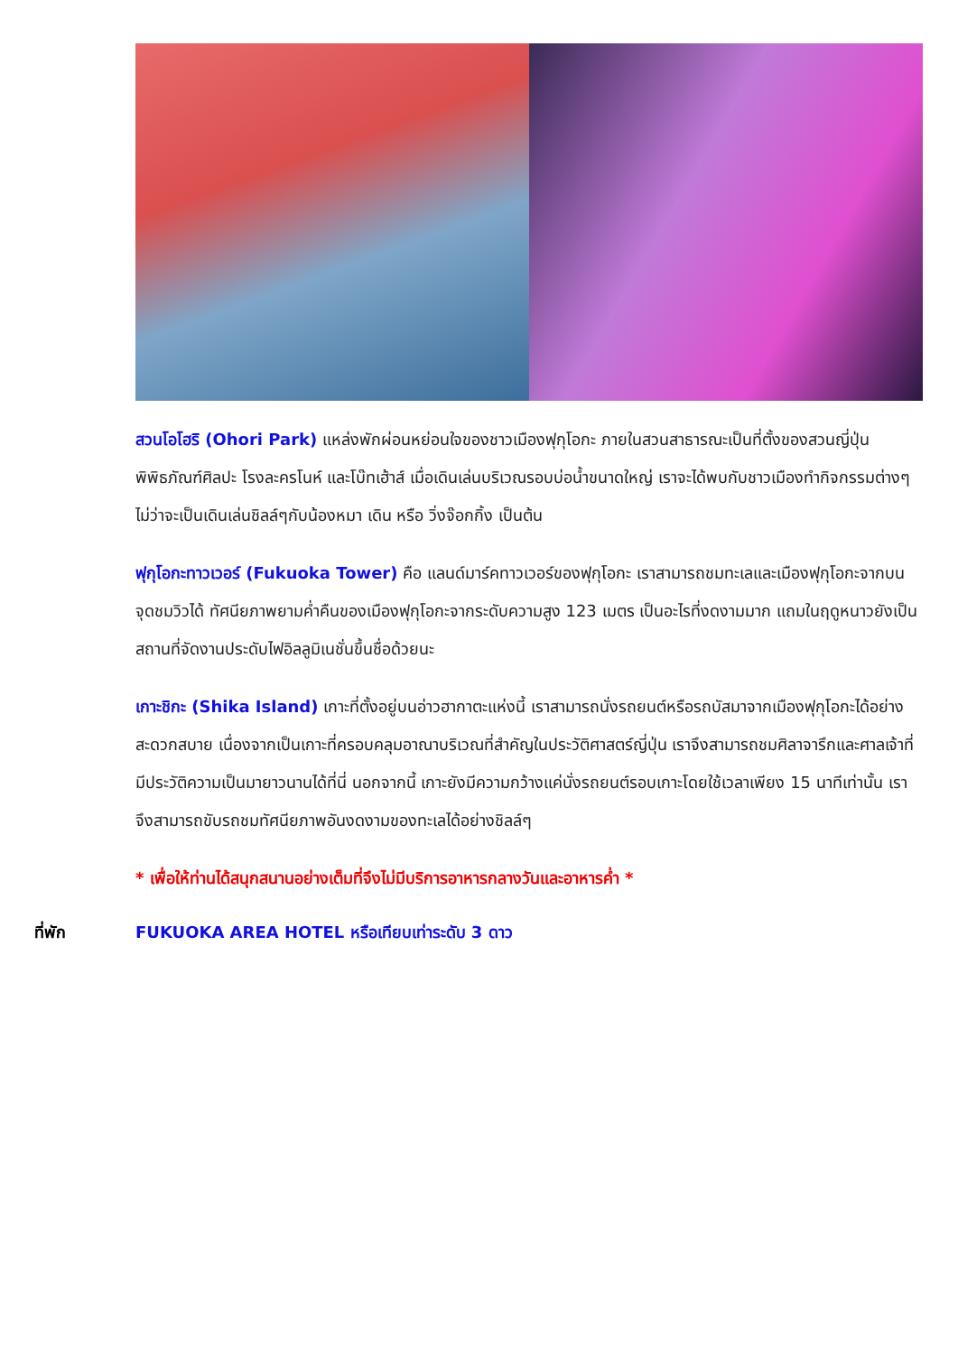สวนโอโฮริ (Ohori Park) แหล่งพักผ่อนหย่อนใจของชาวเมืองฟุกุโอกะ ภายในสวนสาธารณะเป็นที่ตั้งของสวนญี่ปุ่น พิพิธภัณฑ์ศิลปะ โรงละครโนห์ และโบ๊ทเฮ้าส์ เมื่อเดินเล่นบริเวณรอบบ่อน้ำขนาดใหญ่ เราจะได้พบกับชาวเมืองทำกิจกรรมต่างๆไม่ว่าจะเป็นเดินเล่นชิลล์ๆกับน้องหมา เดิน หรือ วิ่งจ๊อกกิ้ง เป็นต้น
ฟุกุโอกะทาวเวอร์ (Fukuoka Tower) คือ แลนด์มาร์คทาวเวอร์ของฟุกุโอกะ เราสามารถชมทะเลและเมืองฟุกุโอกะจากบนจุดชมวิวได้ ทัศนียภาพยามค่ำคืนของเมืองฟุกุโอกะจากระดับความสูง 123 เมตร เป็นอะไรที่งดงามมาก แถมในฤดูหนาวยังเป็นสถานที่จัดงานประดับไฟอิลลูมิเนชั่นขึ้นชื่อด้วยนะ
เกาะชิกะ (Shika Island) เกาะที่ตั้งอยู่บนอ่าวฮากาตะแห่งนี้ เราสามารถนั่งรถยนต์หรือรถบัสมาจากเมืองฟุกุโอกะได้อย่างสะดวกสบาย เนื่องจากเป็นเกาะที่ครอบคลุมอาณาบริเวณที่สำคัญในประวัติศาสตร์ญี่ปุ่น เราจึงสามารถชมศิลาจารึกและศาลเจ้าที่มีประวัติความเป็นมายาวนานได้ที่นี่ นอกจากนี้ เกาะยังมีความกว้างแค่นั่งรถยนต์รอบเกาะโดยใช้เวลาเพียง 15 นาทีเท่านั้น เราจึงสามารถขับรถชมทัศนียภาพอันงดงามของทะเลได้อย่างชิลล์ๆ
* เพื่อให้ท่านได้สนุกสนานอย่างเต็มที่จึงไม่มีบริการอาหารกลางวันและอาหารค่ำ *
ที่พัก FUKUOKA AREA HOTEL หรือเทียบเท่าระดับ 3 ดาว